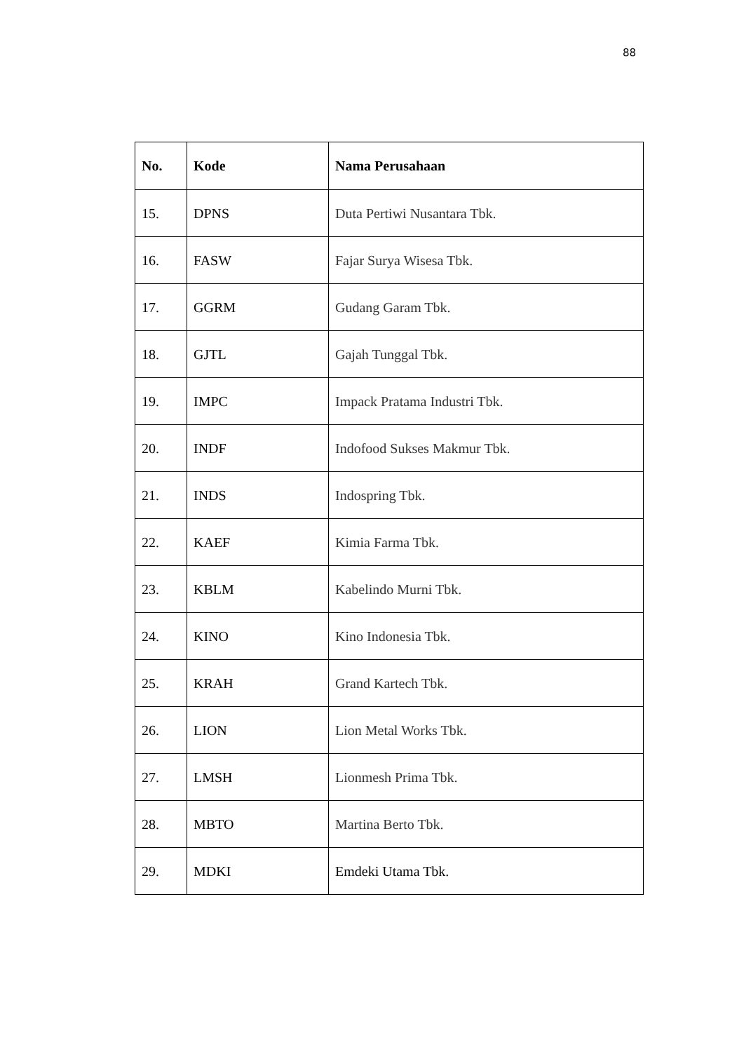88
| No. | Kode | Nama Perusahaan |
| --- | --- | --- |
| 15. | DPNS | Duta Pertiwi Nusantara Tbk. |
| 16. | FASW | Fajar Surya Wisesa Tbk. |
| 17. | GGRM | Gudang Garam Tbk. |
| 18. | GJTL | Gajah Tunggal Tbk. |
| 19. | IMPC | Impack Pratama Industri Tbk. |
| 20. | INDF | Indofood Sukses Makmur Tbk. |
| 21. | INDS | Indospring Tbk. |
| 22. | KAEF | Kimia Farma Tbk. |
| 23. | KBLM | Kabelindo Murni Tbk. |
| 24. | KINO | Kino Indonesia Tbk. |
| 25. | KRAH | Grand Kartech Tbk. |
| 26. | LION | Lion Metal Works Tbk. |
| 27. | LMSH | Lionmesh Prima Tbk. |
| 28. | MBTO | Martina Berto Tbk. |
| 29. | MDKI | Emdeki Utama Tbk. |